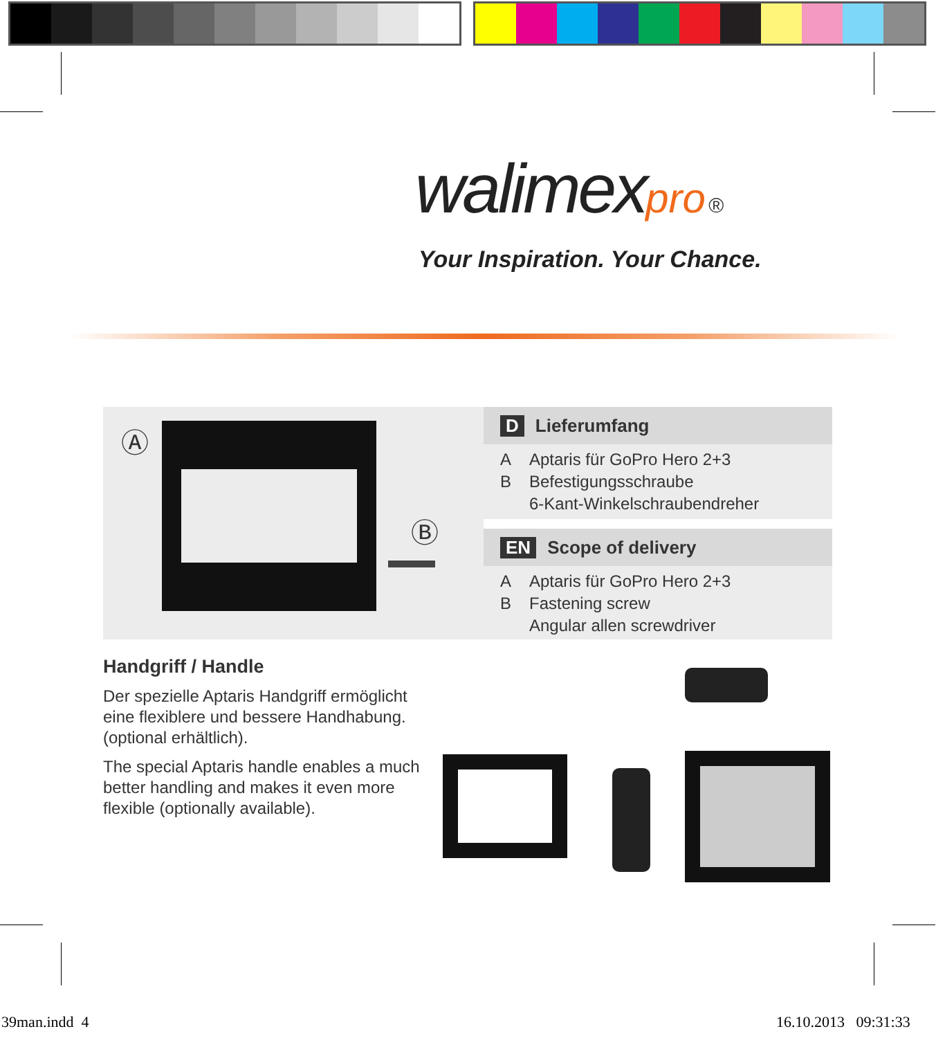walimex pro ®
Your Inspiration. Your Chance.
Ⓐ
Ⓑ
D Lieferumfang
A Aptaris für GoPro Hero 2+3
B Befestigungsschraube
6-Kant-Winkelschraubendreher
EN Scope of delivery
A Aptaris für GoPro Hero 2+3
B Fastening screw
Angular allen screwdriver
Handgriff / Handle
Der spezielle Aptaris Handgriff ermöglicht eine flexiblere und bessere Handhabung. (optional erhältlich).
The special Aptaris handle enables a much better handling and makes it even more flexible (optionally available).
39man.indd 4 16.10.2013 09:31:33